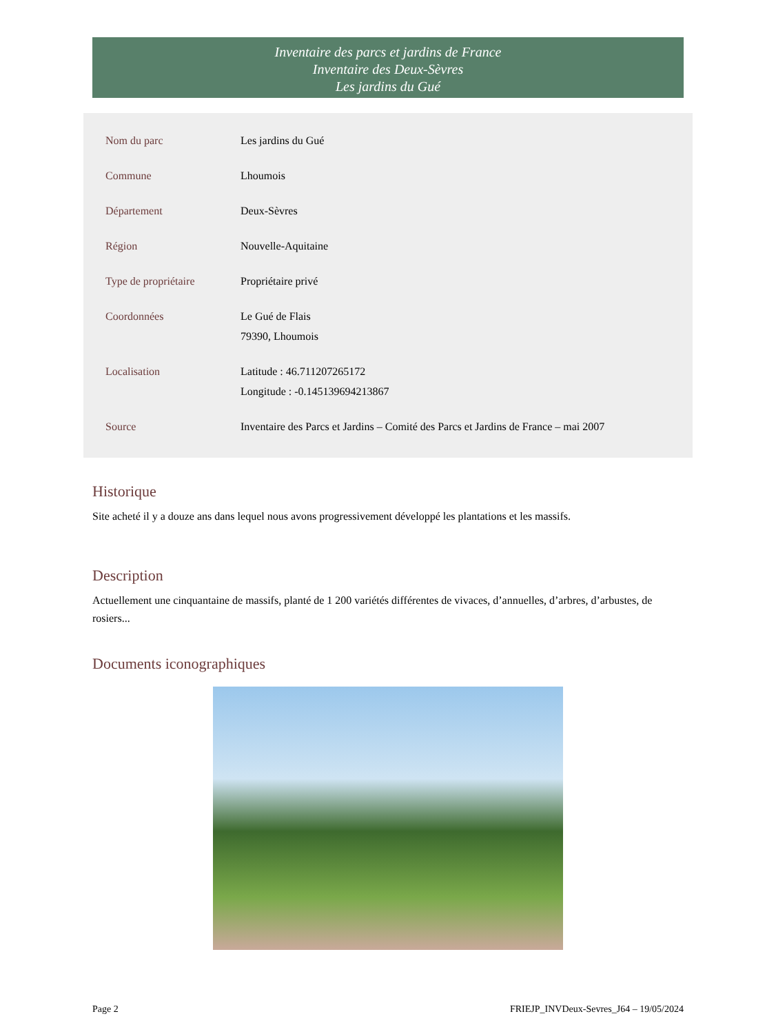Inventaire des parcs et jardins de France
Inventaire des Deux-Sèvres
Les jardins du Gué
| Nom du parc | Les jardins du Gué |
| Commune | Lhoumois |
| Département | Deux-Sèvres |
| Région | Nouvelle-Aquitaine |
| Type de propriétaire | Propriétaire privé |
| Coordonnées | Le Gué de Flais 79390, Lhoumois |
| Localisation | Latitude : 46.711207265172 Longitude : -0.145139694213867 |
| Source | Inventaire des Parcs et Jardins – Comité des Parcs et Jardins de France – mai 2007 |
Historique
Site acheté il y a douze ans dans lequel nous avons progressivement développé les plantations et les massifs.
Description
Actuellement une cinquantaine de massifs, planté de 1 200 variétés différentes de vivaces, d’annuelles, d’arbres, d’arbustes, de rosiers...
Documents iconographiques
Page 2 FRIEJP_INVDeux-Sevres_J64 – 19/05/2024